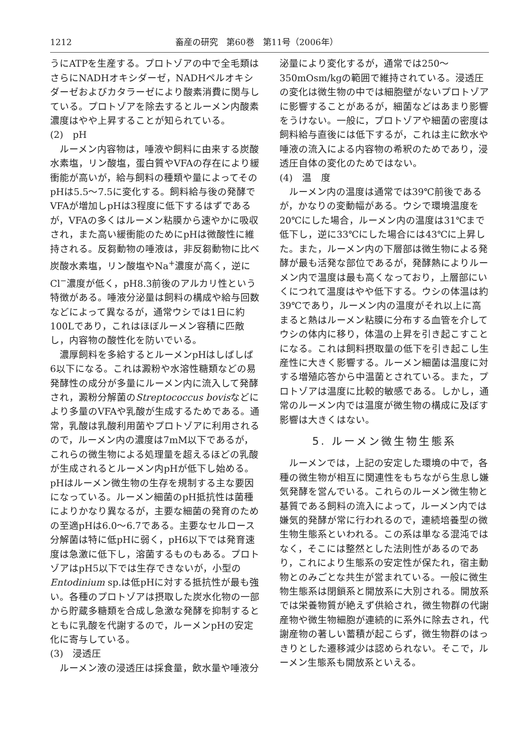1212 畜産の研究　第60巻　第11号（2006年）
うにATPを生産する。プロトゾアの中で全毛類はさらにNADHオキシダーゼ，NADHペルオキシダーゼおよびカタラーゼにより酸素消費に関与している。プロトゾアを除去するとルーメン内酸素濃度はやや上昇することが知られている。
(2)　pH
ルーメン内容物は，唾液や飼料に由来する炭酸水素塩，リン酸塩，蛋白質やVFAの存在により緩衝能が高いが，給与飼料の種類や量によってそのpHは5.5〜7.5に変化する。飼料給与後の発酵でVFAが増加しpHは3程度に低下するはずであるが，VFAの多くはルーメン粘膜から速やかに吸収され，また高い緩衝能のためにpHは微酸性に維持される。反芻動物の唾液は，非反芻動物に比べ炭酸水素塩，リン酸塩やNa<sup>+</sup>濃度が高く，逆にCl<sup>−</sup>濃度が低く，pH8.3前後のアルカリ性という特徴がある。唾液分泌量は飼料の構成や給与回数などによって異なるが，通常ウシでは1日に約100Lであり，これはほぼルーメン容積に匹敵し，内容物の酸性化を防いでいる。
濃厚飼料を多給するとルーメンpHはしばしば6以下になる。これは澱粉や水溶性糖類などの易発酵性の成分が多量にルーメン内に流入して発酵され，澱粉分解菌のStreptococcus bovisなどにより多量のVFAや乳酸が生成するためである。通常，乳酸は乳酸利用菌やプロトゾアに利用されるので，ルーメン内の濃度は7mM以下であるが，これらの微生物による処理量を超えるほどの乳酸が生成されるとルーメン内pHが低下し始める。pHはルーメン微生物の生存を規制する主な要因になっている。ルーメン細菌のpH抵抗性は菌種によりかなり異なるが，主要な細菌の発育のための至適pHは6.0〜6.7である。主要なセルロース分解菌は特に低pHに弱く，pH6以下では発育速度は急激に低下し，溶菌するものもある。プロトゾアはpH5以下では生存できないが，小型のEntodinium sp.は低pHに対する抵抗性が最も強い。各種のプロトゾアは摂取した炭水化物の一部から貯蔵多糖類を合成し急激な発酵を抑制するとともに乳酸を代謝するので，ルーメンpHの安定化に寄与している。
(3)　浸透圧
ルーメン液の浸透圧は採食量，飲水量や唾液分
泌量により変化するが，通常では250〜350mOsm/kgの範囲で維持されている。浸透圧の変化は微生物の中では細胞壁がないプロトゾアに影響することがあるが，細菌などはあまり影響をうけない。一般に，プロトゾアや細菌の密度は飼料給与直後には低下するが，これは主に飲水や唾液の流入による内容物の希釈のためであり，浸透圧自体の変化のためではない。
(4)　温　度
ルーメン内の温度は通常では39℃前後であるが，かなりの変動幅がある。ウシで環境温度を20℃にした場合，ルーメン内の温度は31℃まで低下し，逆に33℃にした場合には43℃に上昇した。また，ルーメン内の下層部は微生物による発酵が最も活発な部位であるが，発酵熱によりルーメン内で温度は最も高くなっており，上層部にいくにつれて温度はやや低下する。ウシの体温は約39℃であり，ルーメン内の温度がそれ以上に高まると熱はルーメン粘膜に分布する血管を介してウシの体内に移り，体温の上昇を引き起こすことになる。これは飼料摂取量の低下を引き起こし生産性に大きく影響する。ルーメン細菌は温度に対する増殖応答から中温菌とされている。また，プロトゾアは温度に比較的敏感である。しかし，通常のルーメン内では温度が微生物の構成に及ぼす影響は大きくはない。
5. ルーメン微生物生態系
ルーメンでは，上記の安定した環境の中で，各種の微生物が相互に関連性をもちながら生息し嫌気発酵を営んでいる。これらのルーメン微生物と基質である飼料の流入によって，ルーメン内では嫌気的発酵が常に行われるので，連続培養型の微生物生態系といわれる。この系は単なる混沌ではなく，そこには整然とした法則性があるのであり，これにより生態系の安定性が保たれ，宿主動物とのみごとな共生が営まれている。一般に微生物生態系は閉鎖系と開放系に大別される。開放系では栄養物質が絶えず供給され，微生物群の代謝産物や微生物細胞が連続的に系外に除去され，代謝産物の著しい蓄積が起こらず，微生物群のはっきりとした遷移減少は認められない。そこで，ルーメン生態系も開放系といえる。